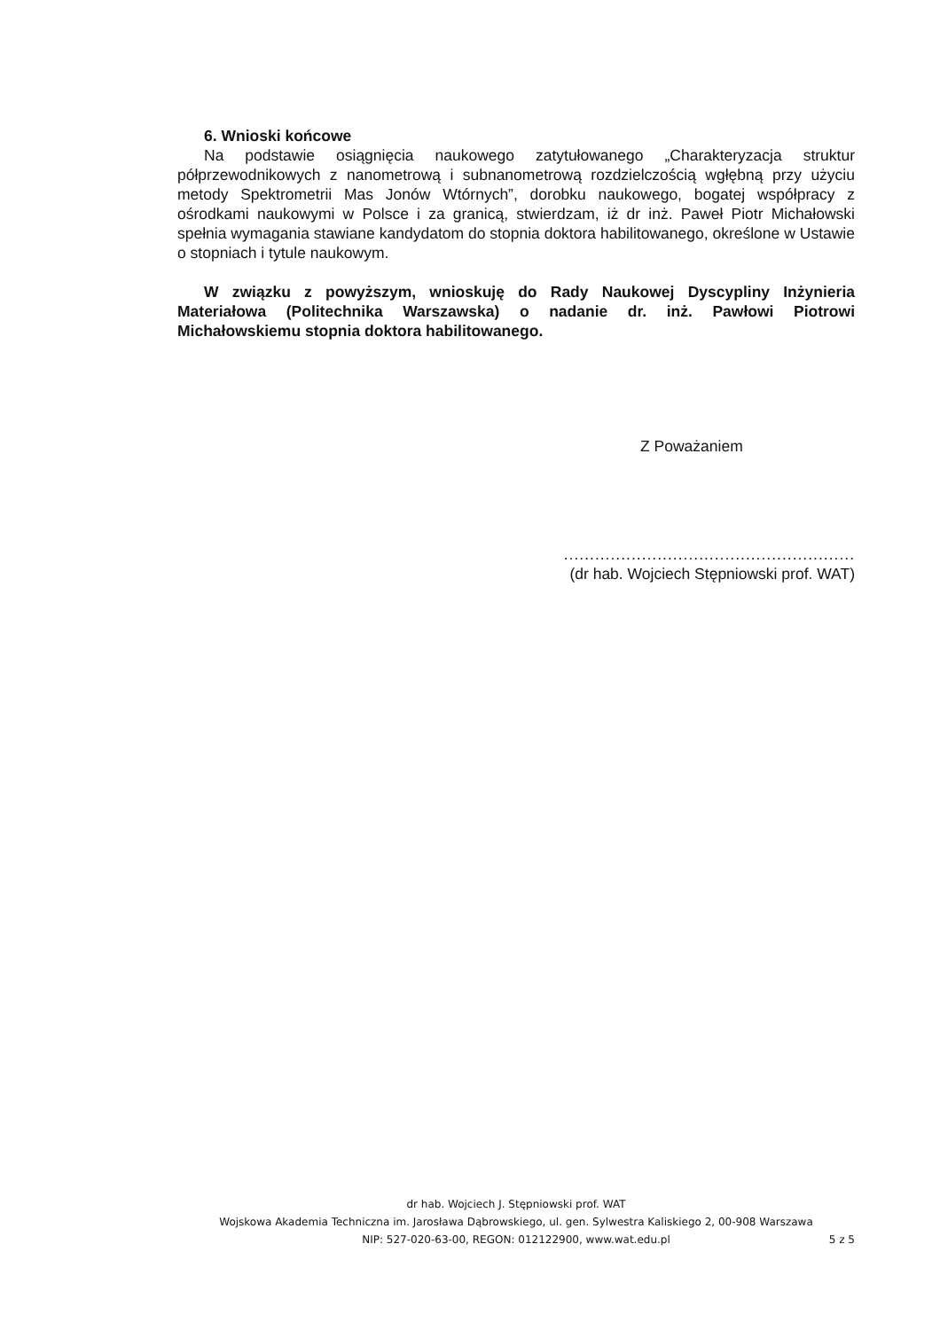6. Wnioski końcowe
Na podstawie osiągnięcia naukowego zatytułowanego „Charakteryzacja struktur półprzewodnikowych z nanometrową i subnanometrową rozdzielczością wgłębną przy użyciu metody Spektrometrii Mas Jonów Wtórnych”, dorobku naukowego, bogatej współpracy z ośrodkami naukowymi w Polsce i za granicą, stwierdzam, iż dr inż. Paweł Piotr Michałowski spełnia wymagania stawiane kandydatom do stopnia doktora habilitowanego, określone w Ustawie o stopniach i tytule naukowym.
W związku z powyższym, wnioskuję do Rady Naukowej Dyscypliny Inżynieria Materiałowa (Politechnika Warszawska) o nadanie dr. inż. Pawłowi Piotrowi Michałowskiemu stopnia doktora habilitowanego.
Z Poważaniem
........................................................
(dr hab. Wojciech Stępniowski prof. WAT)
dr hab. Wojciech J. Stępniowski prof. WAT
Wojskowa Akademia Techniczna im. Jarosława Dąbrowskiego, ul. gen. Sylwestra Kaliskiego 2, 00-908 Warszawa
NIP: 527-020-63-00, REGON: 012122900, www.wat.edu.pl
5 z 5